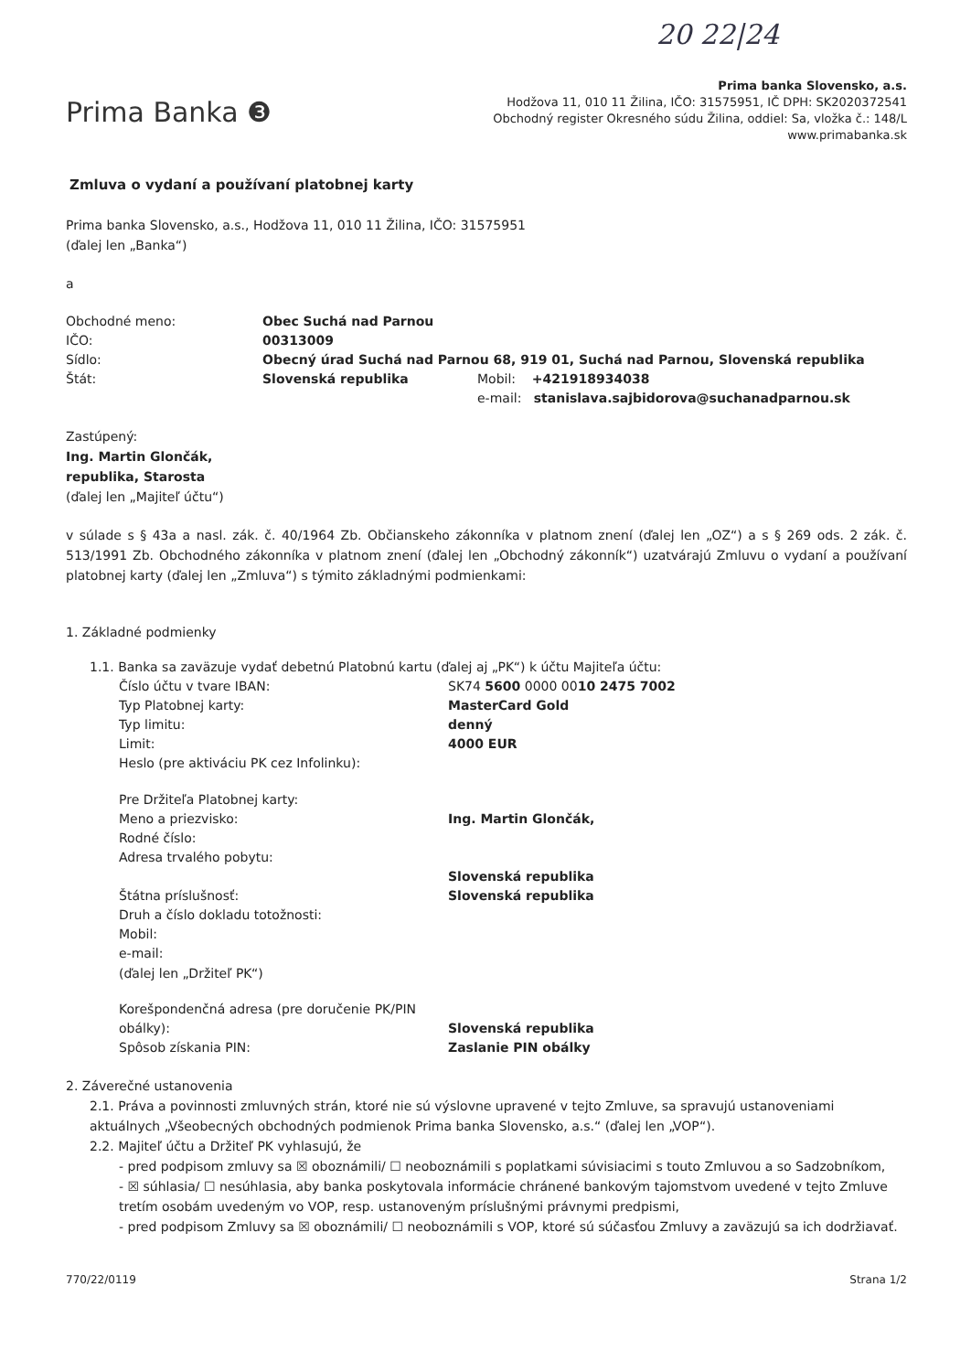20 22|24
Prima Banka ❸
Prima banka Slovensko, a.s.
Hodžova 11, 010 11 Žilina, IČO: 31575951, IČ DPH: SK2020372541
Obchodný register Okresného súdu Žilina, oddiel: Sa, vložka č.: 148/L
www.primabanka.sk
Zmluva o vydaní a používaní platobnej karty
Prima banka Slovensko, a.s., Hodžova 11, 010 11 Žilina, IČO: 31575951
(ďalej len „Banka“)
a
Obchodné meno: Obec Suchá nad Parnou
IČO: 00313009
Sídlo: Obecný úrad Suchá nad Parnou 68, 919 01, Suchá nad Parnou, Slovenská republika
Štát: Slovenská republika Mobil: +421918934038
e-mail: stanislava.sajbidorova@suchanadparnou.sk
Zastúpený:
Ing. Martin Glončák,
republika, Starosta
(ďalej len „Majiteľ účtu“)
v súlade s § 43a a nasl. zák. č. 40/1964 Zb. Občianskeho zákonníka v platnom znení (ďalej len „OZ“) a s § 269 ods. 2 zák. č. 513/1991 Zb. Obchodného zákonníka v platnom znení (ďalej len „Obchodný zákonník“) uzatvárajú Zmluvu o vydaní a používaní platobnej karty (ďalej len „Zmluva“) s týmito základnými podmienkami:
1. Základné podmienky
1.1. Banka sa zaväzuje vydať debetnú Platobnú kartu (ďalej aj „PK“) k účtu Majiteľa účtu:
Číslo účtu v tvare IBAN: SK74 5600 0000 0010 2475 7002
Typ Platobnej karty: MasterCard Gold
Typ limitu: denný
Limit: 4000 EUR
Heslo (pre aktiváciu PK cez Infolinku):
Pre Držiteľa Platobnej karty:
Meno a priezvisko: Ing. Martin Glončák,
Rodné číslo:
Adresa trvalého pobytu:
Slovenská republika
Štátna príslušnosť: Slovenská republika
Druh a číslo dokladu totožnosti:
Mobil:
e-mail:
(ďalej len „Držiteľ PK“)
Korešpondenčná adresa (pre doručenie PK/PIN obálky):
Slovenská republika
Spôsob získania PIN: Zaslanie PIN obálky
2. Záverečné ustanovenia
2.1. Práva a povinnosti zmluvných strán, ktoré nie sú výslovne upravené v tejto Zmluve, sa spravujú ustanoveniami aktuálnych „Všeobecných obchodných podmienok Prima banka Slovensko, a.s.“ (ďalej len „VOP“).
2.2. Majiteľ účtu a Držiteľ PK vyhlasujú, že
- pred podpisom zmluvy sa ☒ oboznámili/ ☐ neoboznámili s poplatkami súvisiacimi s touto Zmluvou a so Sadzobníkom,
- ☒ súhlasia/ ☐ nesúhlasia, aby banka poskytovala informácie chránené bankovým tajomstvom uvedené v tejto Zmluve tretím osobám uvedeným vo VOP, resp. ustanoveným príslušnými právnymi predpismi,
- pred podpisom Zmluvy sa ☒ oboznámili/ ☐ neoboznámili s VOP, ktoré sú súčasťou Zmluvy a zaväzujú sa ich dodržiavať.
770/22/0119 Strana 1/2